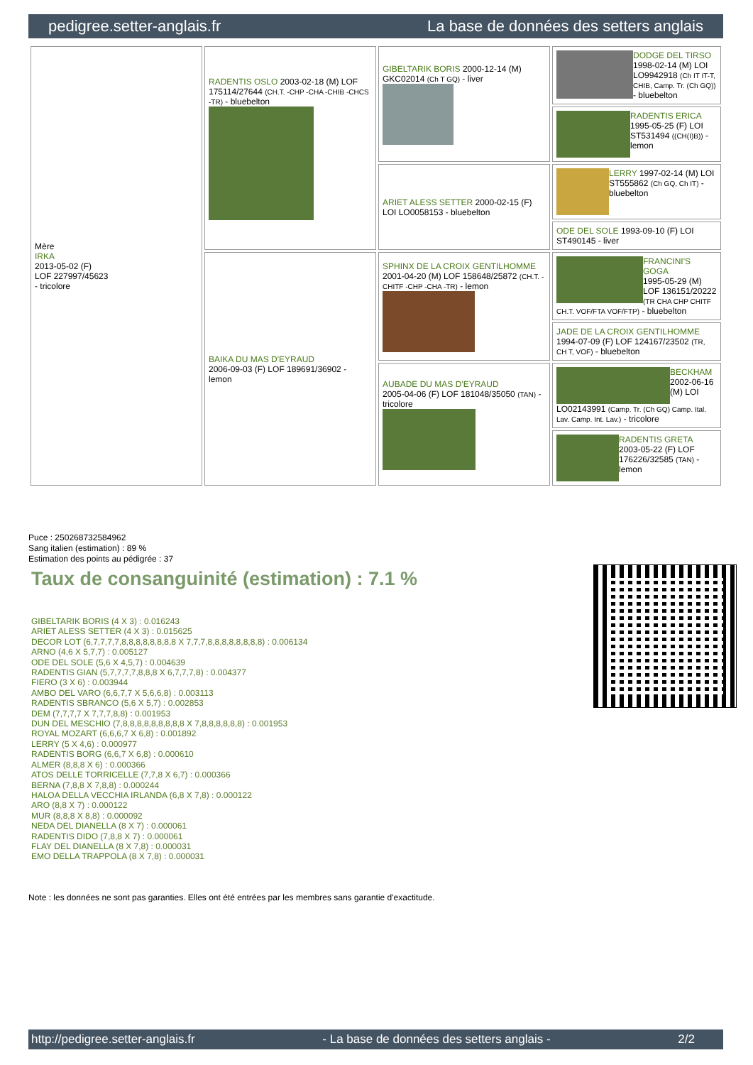pedigree.setter-anglais.fr La base de données des setters anglais
| Mère IRKA 2013-05-02 (F) LOF 227997/45623 - tricolore | RADENTIS OSLO 2003-02-18 (M) LOF 175114/27644 (CH.T. -CHP -CHA -CHIB -CHCS -TR) - bluebelton | GIBELTARIK BORIS 2000-12-14 (M) GKC02014 (Ch T GQ) - liver | DODGE DEL TIRSO 1998-02-14 (M) LOI LO9942918 (Ch IT IT-T, CHIB, Camp. Tr. (Ch GQ)) - bluebelton |
| | | | RADENTIS ERICA 1995-05-25 (F) LOI ST531494 ((CH(I)B)) - lemon |
| | | ARIET ALESS SETTER 2000-02-15 (F) LOI LO0058153 - bluebelton | LERRY 1997-02-14 (M) LOI ST555862 (Ch GQ, Ch IT) - bluebelton |
| | | | ODE DEL SOLE 1993-09-10 (F) LOI ST490145 - liver |
| | BAIKA DU MAS D'EYRAUD 2006-09-03 (F) LOF 189691/36902 - lemon | SPHINX DE LA CROIX GENTILHOMME 2001-04-20 (M) LOF 158648/25872 (CH.T. -CHITF -CHP -CHA -TR) - lemon | FRANCINI'S GOGA 1995-05-29 (M) LOF 136151/20222 (TR CHA CHP CHITF CH.T. VOF/FTA VOF/FTP) - bluebelton |
| | | | JADE DE LA CROIX GENTILHOMME 1994-07-09 (F) LOF 124167/23502 (TR, CH T, VOF) - bluebelton |
| | | AUBADE DU MAS D'EYRAUD 2005-04-06 (F) LOF 181048/35050 (TAN) - tricolore | BECKHAM 2002-06-16 (M) LOI LO02143991 (Camp. Tr. (Ch GQ) Camp. Ital. Lav. Camp. Int. Lav.) - tricolore |
| | | | RADENTIS GRETA 2003-05-22 (F) LOF 176226/32585 (TAN) - lemon |
Puce : 250268732584962
Sang italien (estimation) : 89 %
Estimation des points au pédigrée : 37
Taux de consanguinité (estimation) : 7.1 %
GIBELTARIK BORIS (4 X 3) : 0.016243
ARIET ALESS SETTER (4 X 3) : 0.015625
DECOR LOT (6,7,7,7,7,8,8,8,8,8,8,8,8 X 7,7,7,8,8,8,8,8,8,8,8) : 0.006134
ARNO (4,6 X 5,7,7) : 0.005127
ODE DEL SOLE (5,6 X 4,5,7) : 0.004639
RADENTIS GIAN (5,7,7,7,7,8,8,8 X 6,7,7,7,8) : 0.004377
FIERO (3 X 6) : 0.003944
AMBO DEL VARO (6,6,7,7 X 5,6,6,8) : 0.003113
RADENTIS SBRANCO (5,6 X 5,7) : 0.002853
DEM (7,7,7,7 X 7,7,7,8,8) : 0.001953
DUN DEL MESCHIO (7,8,8,8,8,8,8,8,8,8 X 7,8,8,8,8,8,8) : 0.001953
ROYAL MOZART (6,6,6,7 X 6,8) : 0.001892
LERRY (5 X 4,6) : 0.000977
RADENTIS BORG (6,6,7 X 6,8) : 0.000610
ALMER (8,8,8 X 6) : 0.000366
ATOS DELLE TORRICELLE (7,7,8 X 6,7) : 0.000366
BERNA (7,8,8 X 7,8,8) : 0.000244
HALOA DELLA VECCHIA IRLANDA (6,8 X 7,8) : 0.000122
ARO (8,8 X 7) : 0.000122
MUR (8,8,8 X 8,8) : 0.000092
NEDA DEL DIANELLA (8 X 7) : 0.000061
RADENTIS DIDO (7,8,8 X 7) : 0.000061
FLAY DEL DIANELLA (8 X 7,8) : 0.000031
EMO DELLA TRAPPOLA (8 X 7,8) : 0.000031
Note : les données ne sont pas garanties. Elles ont été entrées par les membres sans garantie d'exactitude.
http://pedigree.setter-anglais.fr - La base de données des setters anglais - 2/2